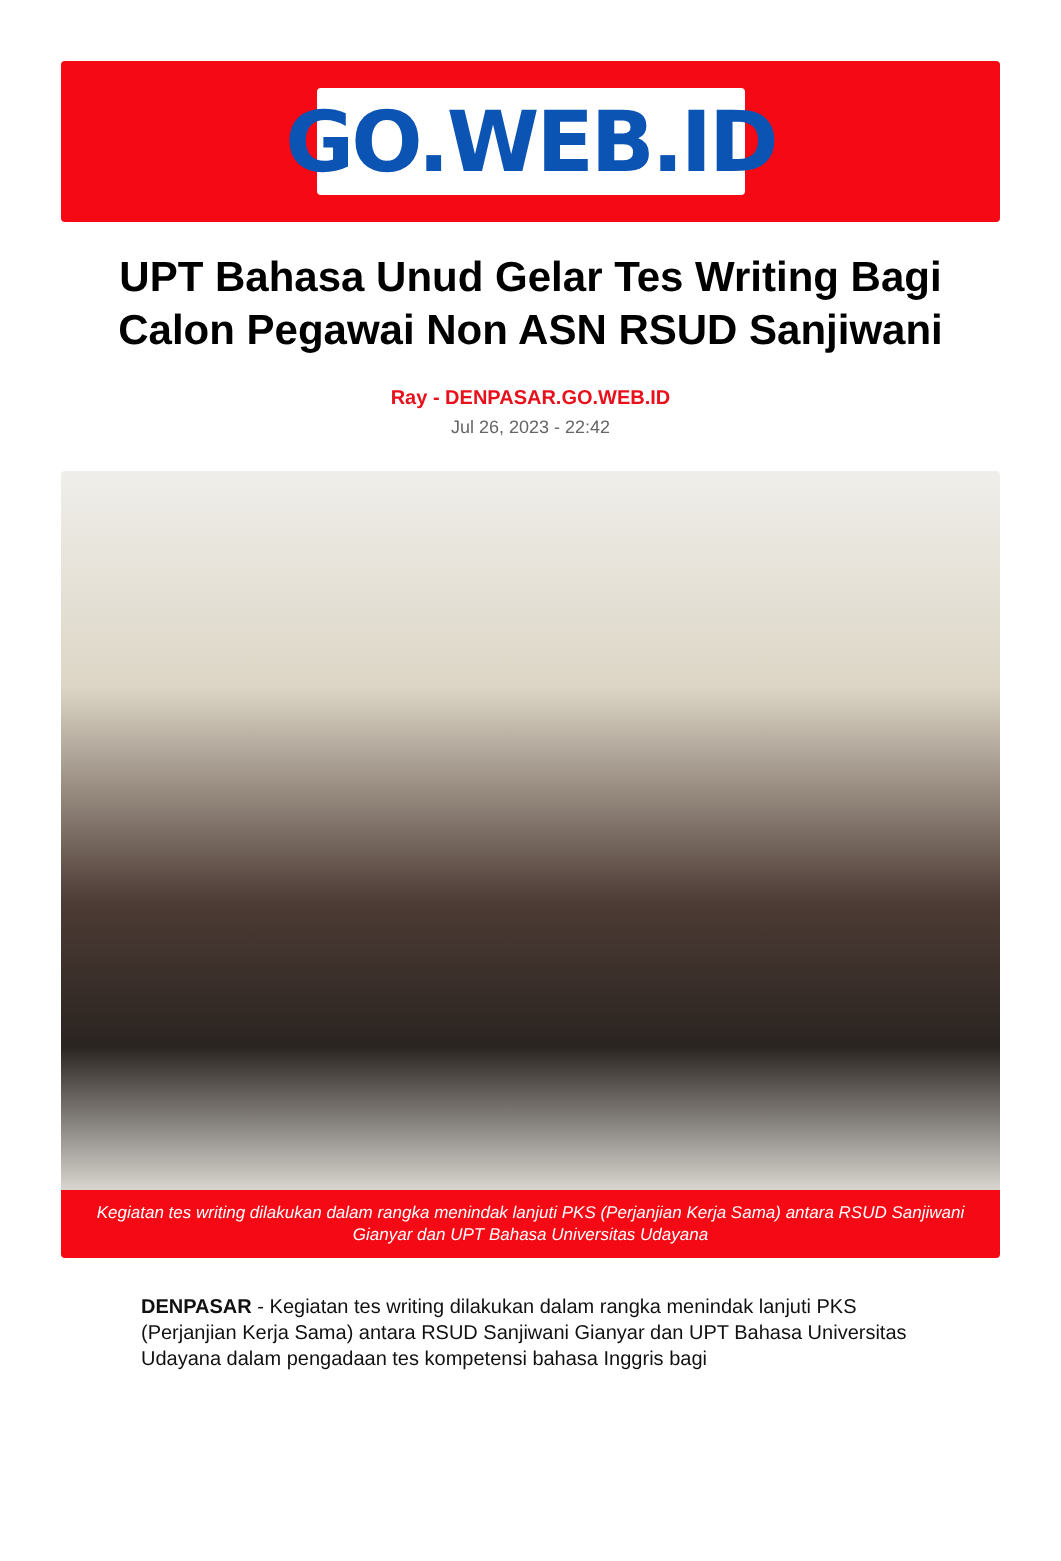GO.WEB.ID
UPT Bahasa Unud Gelar Tes Writing Bagi Calon Pegawai Non ASN RSUD Sanjiwani
Ray - DENPASAR.GO.WEB.ID
Jul 26, 2023 - 22:42
Kegiatan tes writing dilakukan dalam rangka menindak lanjuti PKS (Perjanjian Kerja Sama) antara RSUD Sanjiwani Gianyar dan UPT Bahasa Universitas Udayana
DENPASAR - Kegiatan tes writing dilakukan dalam rangka menindak lanjuti PKS (Perjanjian Kerja Sama) antara RSUD Sanjiwani Gianyar dan UPT Bahasa Universitas Udayana dalam pengadaan tes kompetensi bahasa Inggris bagi